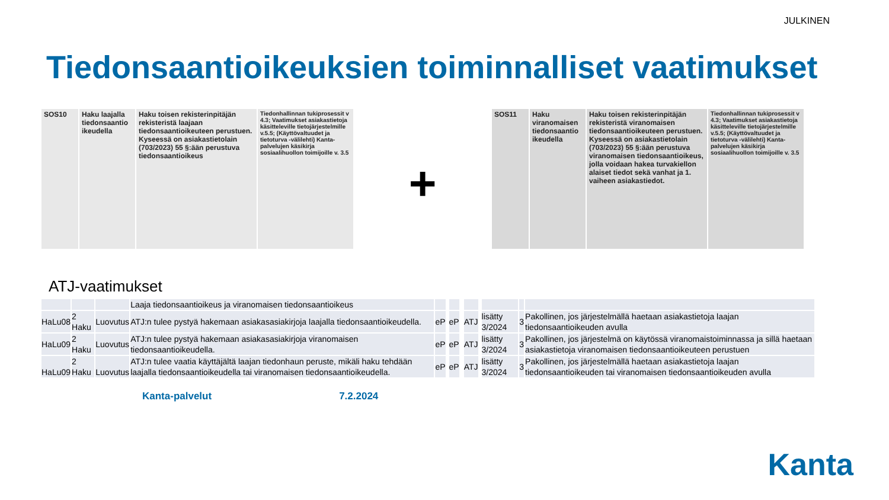JULKINEN
Tiedonsaantioikeuksien toiminnalliset vaatimukset
| SOS10 | Haku laajalla tiedonsaantio ikeudella | Haku toisen rekisterinpitäjän rekisteristä laajaan tiedonsaantioikeuteen perustuen. Kyseessä on asiakastietolain (703/2023) 55 §:ään perustuva tiedonsaantioikeus | Tiedonhallinnan tukiprosessit v 4.3; Vaatimukset asiakastietoja käsitteleville tietojärjestelmille v.5.5; (Käyttövaltuudet ja tietoturva -välilehti) Kanta-palvelujen käsikirja sosiaalihuollon toimijoille v. 3.5 |
+
| SOS11 | Haku viranomaisen tiedonsaantio ikeudella | Haku toisen rekisterinpitäjän rekisteristä viranomaisen tiedonsaantioikeuteen perustuen. Kyseessä on asiakastietolain (703/2023) 55 §:ään perustuva viranomaisen tiedonsaantioikeus, jolla voidaan hakea turvakiellon alaiset tiedot sekä vanhat ja 1. vaiheen asiakastiedot. | Tiedonhallinnan tukiprosessit v 4.3; Vaatimukset asiakastietoja käsitteleville tietojärjestelmille v.5.5; (Käyttövaltuudet ja tietoturva -välilehti) Kanta-palvelujen käsikirja sosiaalihuollon toimijoille v. 3.5 |
ATJ-vaatimukset
| | | | Laaja tiedonsaantioikeus ja viranomaisen tiedonsaantioikeus | | | | | | | | | | | | | | |
| HaLu08 | 2 Haku | Luovutus | ATJ:n tulee pystyä hakemaan asiakasasiakirjoja laajalla tiedonsaantioikeudella. | eP | | | eP | | | | ATJ | | | lisätty 3/2024 | 3 | Pakollinen, jos järjestelmällä haetaan asiakastietoja laajan tiedonsaantioikeuden avulla | |
| HaLu09 | 2 Haku | Luovutus | ATJ:n tulee pystyä hakemaan asiakasasiakirjoja viranomaisen tiedonsaantioikeudella. | eP | | | eP | | | | ATJ | | | lisätty 3/2024 | 3 | Pakollinen, jos järjestelmä on käytössä viranomaistoiminnassa ja sillä haetaan asiakastietoja viranomaisen tiedonsaantioikeuteen perustuen | |
| HaLu09 | 2 Haku | Luovutus | ATJ:n tulee vaatia käyttäjältä laajan tiedonhaun peruste, mikäli haku tehdään laajalla tiedonsaantioikeudella tai viranomaisen tiedonsaantioikeudella. | eP | | | eP | | | | ATJ | | | lisätty 3/2024 | 3 | Pakollinen, jos järjestelmällä haetaan asiakastietoja laajan tiedonsaantioikeuden tai viranomaisen tiedonsaantioikeuden avulla | |
Kanta-palvelut 7.2.2024
Kanta